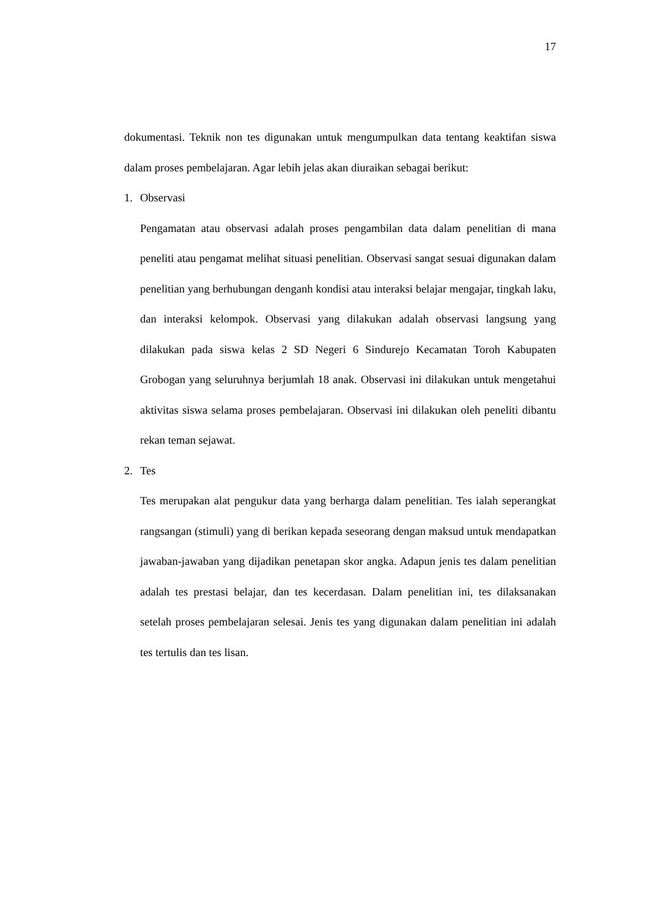17
dokumentasi. Teknik non tes digunakan untuk mengumpulkan data tentang keaktifan siswa dalam proses pembelajaran. Agar lebih jelas akan diuraikan sebagai berikut:
1. Observasi
Pengamatan atau observasi adalah proses pengambilan data dalam penelitian di mana peneliti atau pengamat melihat situasi penelitian. Observasi sangat sesuai digunakan dalam penelitian yang berhubungan denganh kondisi atau interaksi belajar mengajar, tingkah laku, dan interaksi kelompok. Observasi yang dilakukan adalah observasi langsung yang dilakukan pada siswa kelas 2 SD Negeri 6 Sindurejo Kecamatan Toroh Kabupaten Grobogan yang seluruhnya berjumlah 18 anak. Observasi ini dilakukan untuk mengetahui aktivitas siswa selama proses pembelajaran. Observasi ini dilakukan oleh peneliti dibantu rekan teman sejawat.
2. Tes
Tes merupakan alat pengukur data yang berharga dalam penelitian. Tes ialah seperangkat rangsangan (stimuli) yang di berikan kepada seseorang dengan maksud untuk mendapatkan jawaban-jawaban yang dijadikan penetapan skor angka. Adapun jenis tes dalam penelitian adalah tes prestasi belajar, dan tes kecerdasan. Dalam penelitian ini, tes dilaksanakan setelah proses pembelajaran selesai. Jenis tes yang digunakan dalam penelitian ini adalah tes tertulis dan tes lisan.